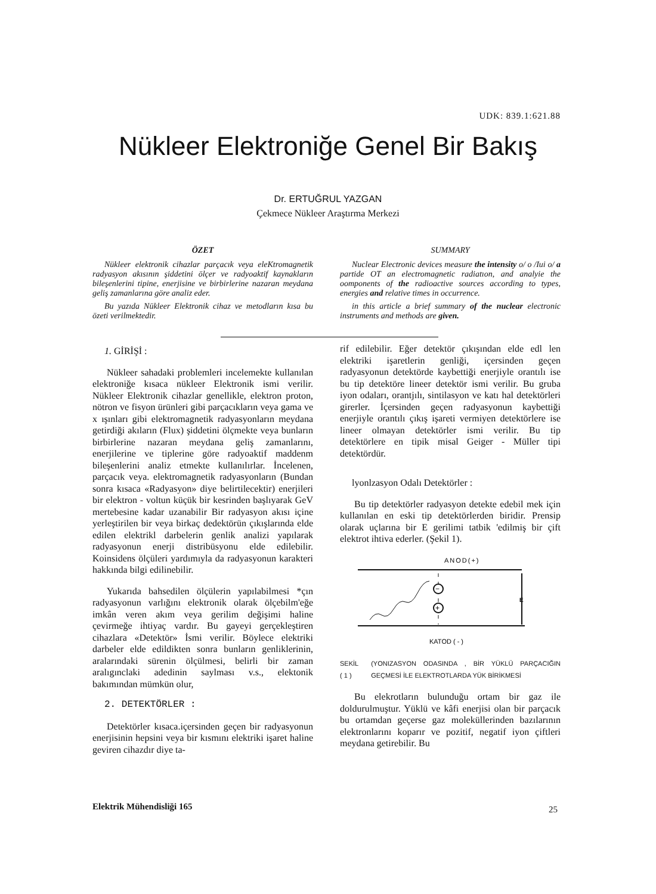UDK: 839.1:621.88
Nükleer Elektroniğe Genel Bir Bakış
Dr. ERTUĞRUL YAZGAN
Çekmece Nükleer Araştırma Merkezi
ÖZET
Nükleer elektronik cihazlar parçacık veya eleKtromagnetik radyasyon akısının şiddetini ölçer ve radyoaktif kaynakların bileşenlerini tipine, enerjisine ve birbirlerine nazaran meydana geliş zamanlarına göre analiz eder.
Bu yazıda Nükleer Elektronik cihaz ve metodların kısa bu özeti verilmektedir.
SUMMARY
Nuclear Electronic devices measure the intensity o/ o /Iui o/ a partide OT an electromagnetic radiatıon, and analyie the oomponents of the radioactive sources according to types, energies and relative times in occurrence.
in this article a brief summary of the nuclear electronic instruments and methods are given.
1. GİRİŞİ :
Nükleer sahadaki problemleri incelemekte kullanılan elektroniğe kısaca nükleer Elektronik ismi verilir. Nükleer Elektronik cihazlar genellikle, elektron proton, nötron ve fisyon ürünleri gibi parçacıkların veya gama ve x ışınları gibi elektromagnetik radyasyonların meydana getirdiği akıların (Flux) şiddetini ölçmekte veya bunların birbirlerine nazaran meydana geliş zamanlarını, enerjilerine ve tiplerine göre radyoaktif maddenm bileşenlerini analiz etmekte kullanılırlar. İncelenen, parçacık veya. elektromagnetik radyasyonların (Bundan sonra kısaca «Radyasyon» diye belirtilecektir) enerjileri bir elektron - voltun küçük bir kesrinden başlıyarak GeV mertebesine kadar uzanabilir Bir radyasyon akısı içine yerleştirilen bir veya birkaç dedektörün çıkışlarında elde edilen elektrikl darbelerin genlik analizi yapılarak radyasyonun enerji distribüsyonu elde edilebilir. Koinsidens ölçüleri yardımıyla da radyasyonun karakteri hakkında bilgi edilinebilir.
Yukarıda bahsedilen ölçülerin yapılabilmesi *çın radyasyonun varlığını elektronik olarak ölçebilm'eğe imkân veren akım veya gerilim değişimi haline çevirmeğe ihtiyaç vardır. Bu gayeyi gerçekleştiren cihazlara «Detektör» İsmi verilir. Böylece elektriki darbeler elde edildikten sonra bunların genliklerinin, aralarındaki sürenin ölçülmesi, belirli bir zaman aralıgınclaki adedinin saylması v.s., elektonik bakımından mümkün olur,
2. DETEKTÖRLER :
Detektörler kısaca.içersinden geçen bir radyasyonun enerjisinin hepsini veya bir kısmını elektriki işaret haline geviren cihazdır diye ta-
rif edilebilir. Eğer detektör çıkışından elde edl len elektriki işaretlerin genliği, içersinden geçen radyasyonun detektörde kaybettiği enerjiyle orantılı ise bu tip detektöre lineer detektör ismi verilir. Bu gruba iyon odaları, orantjılı, sintilasyon ve katı hal detektörleri girerler. İçersinden geçen radyasyonun kaybettiği enerjiyle orantılı çıkış işareti vermiyen detektörlere ise lineer olmayan detektörler ismi verilir. Bu tip detektörlere en tipik misal Geiger - Müller tipi detektördür.
lyonlzasyon Odalı Detektörler :
Bu tip detektörler radyasyon detekte edebil mek için kullanılan en eski tip detektörlerden biridir. Prensip olarak uçlarına bir E gerilimi tatbik 'edilmiş bir çift elektrot ihtiva ederler. (Şekil 1).
ANOD(+)
E
−
+
KATOD ( - )
SEKİL ( 1 ) (YONIZASYON ODASINDA , BİR YÜKLÜ PARÇACIĞIN GEÇMESİ İLE ELEKTROTLARDA YÜK BİRİKMESİ
Bu elekrotların bulunduğu ortam bir gaz ile doldurulmuştur. Yüklü ve kâfi enerjisi olan bir parçacık bu ortamdan geçerse gaz moleküllerinden bazılarının elektronlarını koparır ve pozitif, negatif iyon çiftleri meydana getirebilir. Bu
Elektrik Mühendisliği 165 25